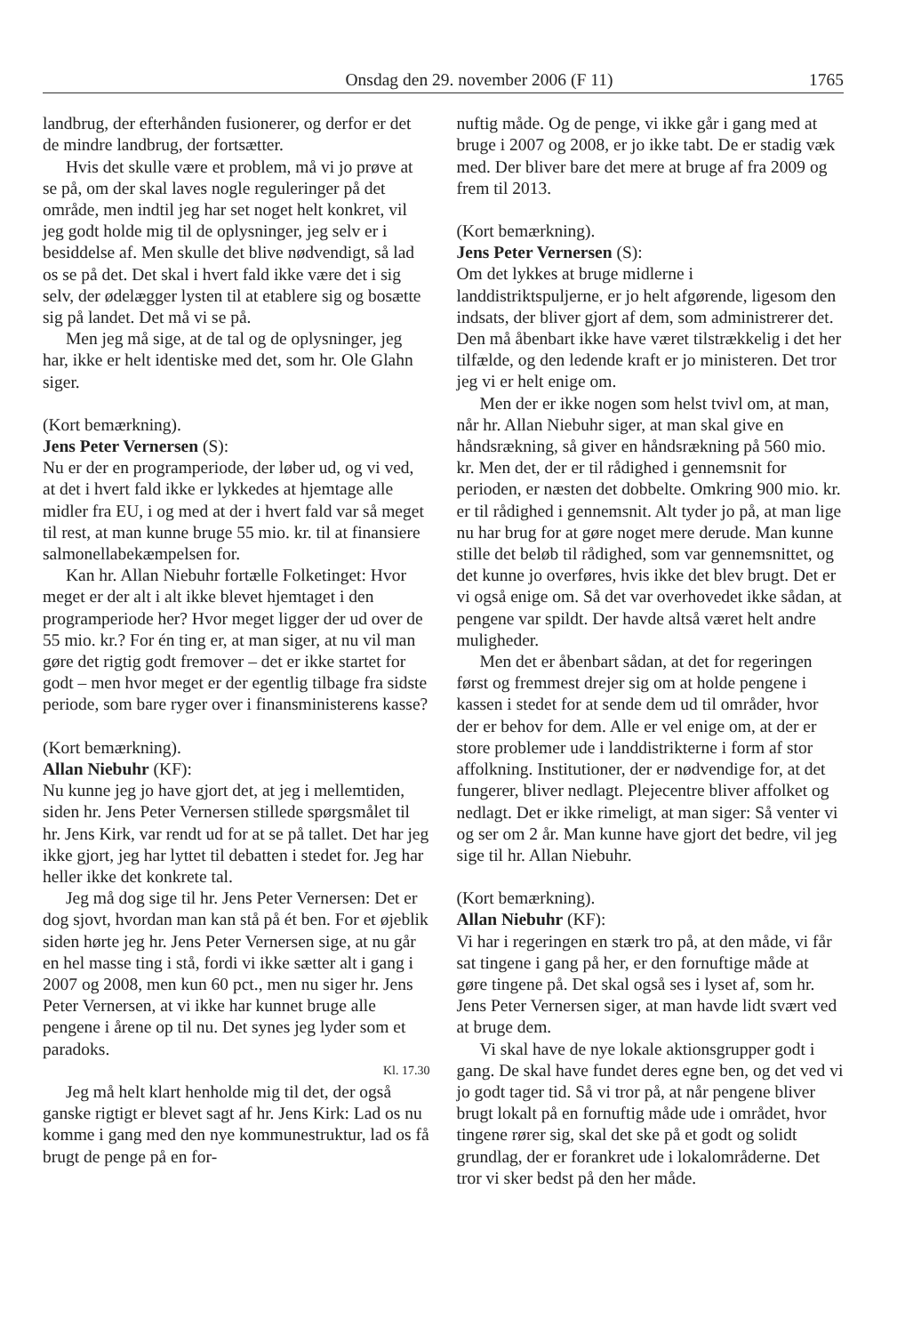Onsdag den 29. november 2006 (F 11) 1765
landbrug, der efterhånden fusionerer, og derfor er det de mindre landbrug, der fortsætter.
Hvis det skulle være et problem, må vi jo prøve at se på, om der skal laves nogle reguleringer på det område, men indtil jeg har set noget helt konkret, vil jeg godt holde mig til de oplysninger, jeg selv er i besiddelse af. Men skulle det blive nødvendigt, så lad os se på det. Det skal i hvert fald ikke være det i sig selv, der ødelægger lysten til at etablere sig og bosætte sig på landet. Det må vi se på.
Men jeg må sige, at de tal og de oplysninger, jeg har, ikke er helt identiske med det, som hr. Ole Glahn siger.
(Kort bemærkning).
Jens Peter Vernersen (S):
Nu er der en programperiode, der løber ud, og vi ved, at det i hvert fald ikke er lykkedes at hjemtage alle midler fra EU, i og med at der i hvert fald var så meget til rest, at man kunne bruge 55 mio. kr. til at finansiere salmonellabekæmpelsen for.
Kan hr. Allan Niebuhr fortælle Folketinget: Hvor meget er der alt i alt ikke blevet hjemtaget i den programperiode her? Hvor meget ligger der ud over de 55 mio. kr.? For én ting er, at man siger, at nu vil man gøre det rigtig godt fremover – det er ikke startet for godt – men hvor meget er der egentlig tilbage fra sidste periode, som bare ryger over i finansministerens kasse?
(Kort bemærkning).
Allan Niebuhr (KF):
Nu kunne jeg jo have gjort det, at jeg i mellemtiden, siden hr. Jens Peter Vernersen stillede spørgsmålet til hr. Jens Kirk, var rendt ud for at se på tallet. Det har jeg ikke gjort, jeg har lyttet til debatten i stedet for. Jeg har heller ikke det konkrete tal.
Jeg må dog sige til hr. Jens Peter Vernersen: Det er dog sjovt, hvordan man kan stå på ét ben. For et øjeblik siden hørte jeg hr. Jens Peter Vernersen sige, at nu går en hel masse ting i stå, fordi vi ikke sætter alt i gang i 2007 og 2008, men kun 60 pct., men nu siger hr. Jens Peter Vernersen, at vi ikke har kunnet bruge alle pengene i årene op til nu. Det synes jeg lyder som et paradoks.
Kl. 17.30
Jeg må helt klart henholde mig til det, der også ganske rigtigt er blevet sagt af hr. Jens Kirk: Lad os nu komme i gang med den nye kommunestruktur, lad os få brugt de penge på en for-
nuftig måde. Og de penge, vi ikke går i gang med at bruge i 2007 og 2008, er jo ikke tabt. De er stadig væk med. Der bliver bare det mere at bruge af fra 2009 og frem til 2013.
(Kort bemærkning).
Jens Peter Vernersen (S):
Om det lykkes at bruge midlerne i landdistriktspuljerne, er jo helt afgørende, ligesom den indsats, der bliver gjort af dem, som administrerer det. Den må åbenbart ikke have været tilstrækkelig i det her tilfælde, og den ledende kraft er jo ministeren. Det tror jeg vi er helt enige om.
Men der er ikke nogen som helst tvivl om, at man, når hr. Allan Niebuhr siger, at man skal give en håndsrækning, så giver en håndsrækning på 560 mio. kr. Men det, der er til rådighed i gennemsnit for perioden, er næsten det dobbelte. Omkring 900 mio. kr. er til rådighed i gennemsnit. Alt tyder jo på, at man lige nu har brug for at gøre noget mere derude. Man kunne stille det beløb til rådighed, som var gennemsnittet, og det kunne jo overføres, hvis ikke det blev brugt. Det er vi også enige om. Så det var overhovedet ikke sådan, at pengene var spildt. Der havde altså været helt andre muligheder.
Men det er åbenbart sådan, at det for regeringen først og fremmest drejer sig om at holde pengene i kassen i stedet for at sende dem ud til områder, hvor der er behov for dem. Alle er vel enige om, at der er store problemer ude i landdistrikterne i form af stor affolkning. Institutioner, der er nødvendige for, at det fungerer, bliver nedlagt. Plejecentre bliver affolket og nedlagt. Det er ikke rimeligt, at man siger: Så venter vi og ser om 2 år. Man kunne have gjort det bedre, vil jeg sige til hr. Allan Niebuhr.
(Kort bemærkning).
Allan Niebuhr (KF):
Vi har i regeringen en stærk tro på, at den måde, vi får sat tingene i gang på her, er den fornuftige måde at gøre tingene på. Det skal også ses i lyset af, som hr. Jens Peter Vernersen siger, at man havde lidt svært ved at bruge dem.
Vi skal have de nye lokale aktionsgrupper godt i gang. De skal have fundet deres egne ben, og det ved vi jo godt tager tid. Så vi tror på, at når pengene bliver brugt lokalt på en fornuftig måde ude i området, hvor tingene rører sig, skal det ske på et godt og solidt grundlag, der er forankret ude i lokalområderne. Det tror vi sker bedst på den her måde.